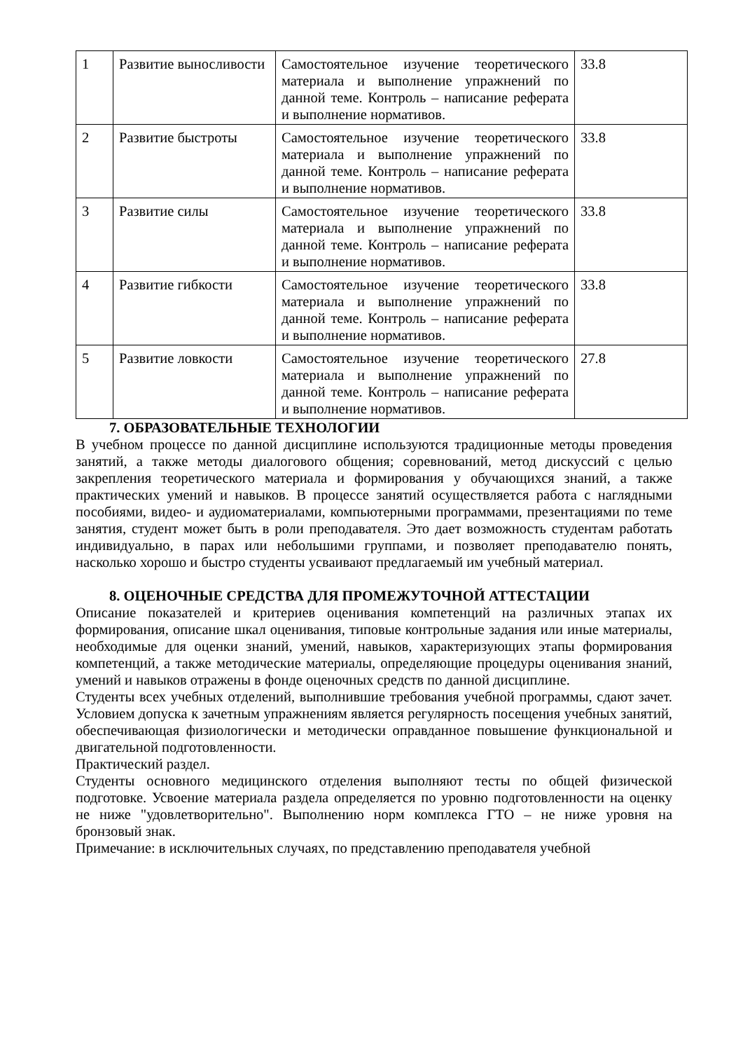| 1 | Развитие выносливости | Самостоятельное изучение теоретического материала и выполнение упражнений по данной теме. Контроль – написание реферата и выполнение нормативов. | 33.8 |
| 2 | Развитие быстроты | Самостоятельное изучение теоретического материала и выполнение упражнений по данной теме. Контроль – написание реферата и выполнение нормативов. | 33.8 |
| 3 | Развитие силы | Самостоятельное изучение теоретического материала и выполнение упражнений по данной теме. Контроль – написание реферата и выполнение нормативов. | 33.8 |
| 4 | Развитие гибкости | Самостоятельное изучение теоретического материала и выполнение упражнений по данной теме. Контроль – написание реферата и выполнение нормативов. | 33.8 |
| 5 | Развитие ловкости | Самостоятельное изучение теоретического материала и выполнение упражнений по данной теме. Контроль – написание реферата и выполнение нормативов. | 27.8 |
7. ОБРАЗОВАТЕЛЬНЫЕ ТЕХНОЛОГИИ
В учебном процессе по данной дисциплине используются традиционные методы проведения занятий, а также методы диалогового общения; соревнований, метод дискуссий с целью закрепления теоретического материала и формирования у обучающихся знаний, а также практических умений и навыков. В процессе занятий осуществляется работа с наглядными пособиями, видео- и аудиоматериалами, компьютерными программами, презентациями по теме занятия, студент может быть в роли преподавателя. Это дает возможность студентам работать индивидуально, в парах или небольшими группами, и позволяет преподавателю понять, насколько хорошо и быстро студенты усваивают предлагаемый им учебный материал.
8. ОЦЕНОЧНЫЕ СРЕДСТВА ДЛЯ ПРОМЕЖУТОЧНОЙ АТТЕСТАЦИИ
Описание показателей и критериев оценивания компетенций на различных этапах их формирования, описание шкал оценивания, типовые контрольные задания или иные материалы, необходимые для оценки знаний, умений, навыков, характеризующих этапы формирования компетенций, а также методические материалы, определяющие процедуры оценивания знаний, умений и навыков отражены в фонде оценочных средств по данной дисциплине.
Студенты всех учебных отделений, выполнившие требования учебной программы, сдают зачет. Условием допуска к зачетным упражнениям является регулярность посещения учебных занятий, обеспечивающая физиологически и методически оправданное повышение функциональной и двигательной подготовленности.
Практический раздел.
Студенты основного медицинского отделения выполняют тесты по общей физической подготовке. Усвоение материала раздела определяется по уровню подготовленности на оценку не ниже "удовлетворительно". Выполнению норм комплекса ГТО – не ниже уровня на бронзовый знак.
Примечание: в исключительных случаях, по представлению преподавателя учебной